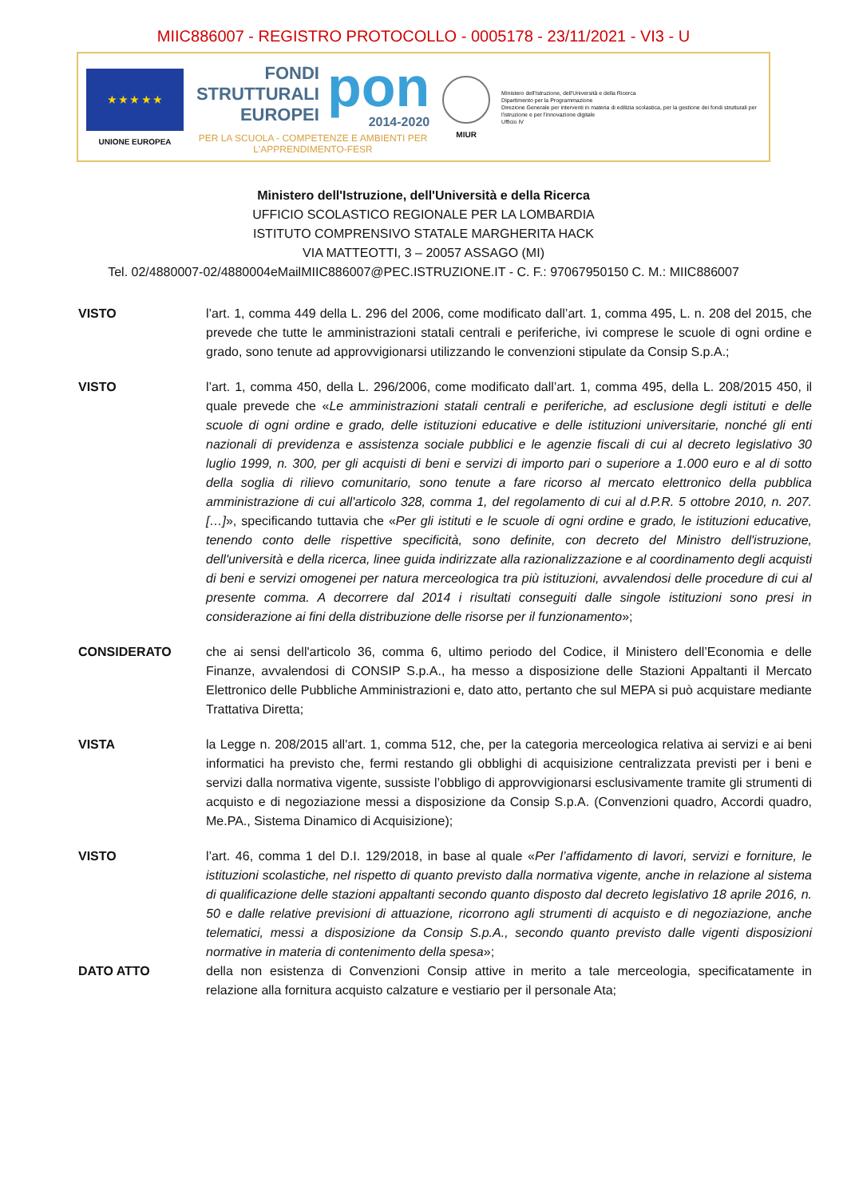MIIC886007 - REGISTRO PROTOCOLLO - 0005178 - 23/11/2021 - VI3 - U
★ ★ ★ ★ ★
UNIONE EUROPEA
FONDI
STRUTTURALI
EUROPEI
pon
2014-2020
PER LA SCUOLA - COMPETENZE E AMBIENTI PER L'APPRENDIMENTO-FESR
MIUR
Ministero dell'Istruzione, dell'Università e della Ricerca
Dipartimento per la Programmazione
Direzione Generale per interventi in materia di edilizia scolastica, per la gestione dei fondi strutturali per l'istruzione e per l'innovazione digitale
Ufficio IV
Ministero dell'Istruzione, dell'Università e della Ricerca
UFFICIO SCOLASTICO REGIONALE PER LA LOMBARDIA
ISTITUTO COMPRENSIVO STATALE MARGHERITA HACK
VIA MATTEOTTI, 3 – 20057 ASSAGO (MI)
Tel. 02/4880007-02/4880004eMailMIIC886007@PEC.ISTRUZIONE.IT - C. F.: 97067950150 C. M.: MIIC886007
VISTO l’art. 1, comma 449 della L. 296 del 2006, come modificato dall’art. 1, comma 495, L. n. 208 del 2015, che prevede che tutte le amministrazioni statali centrali e periferiche, ivi comprese le scuole di ogni ordine e grado, sono tenute ad approvvigionarsi utilizzando le convenzioni stipulate da Consip S.p.A.;
VISTO l’art. 1, comma 450, della L. 296/2006, come modificato dall’art. 1, comma 495, della L. 208/2015 450, il quale prevede che «Le amministrazioni statali centrali e periferiche, ad esclusione degli istituti e delle scuole di ogni ordine e grado, delle istituzioni educative e delle istituzioni universitarie, nonché gli enti nazionali di previdenza e assistenza sociale pubblici e le agenzie fiscali di cui al decreto legislativo 30 luglio 1999, n. 300, per gli acquisti di beni e servizi di importo pari o superiore a 1.000 euro e al di sotto della soglia di rilievo comunitario, sono tenute a fare ricorso al mercato elettronico della pubblica amministrazione di cui all'articolo 328, comma 1, del regolamento di cui al d.P.R. 5 ottobre 2010, n. 207. […]», specificando tuttavia che «Per gli istituti e le scuole di ogni ordine e grado, le istituzioni educative, tenendo conto delle rispettive specificità, sono definite, con decreto del Ministro dell'istruzione, dell'università e della ricerca, linee guida indirizzate alla razionalizzazione e al coordinamento degli acquisti di beni e servizi omogenei per natura merceologica tra più istituzioni, avvalendosi delle procedure di cui al presente comma. A decorrere dal 2014 i risultati conseguiti dalle singole istituzioni sono presi in considerazione ai fini della distribuzione delle risorse per il funzionamento»;
CONSIDERATO che ai sensi dell'articolo 36, comma 6, ultimo periodo del Codice, il Ministero dell’Economia e delle Finanze, avvalendosi di CONSIP S.p.A., ha messo a disposizione delle Stazioni Appaltanti il Mercato Elettronico delle Pubbliche Amministrazioni e, dato atto, pertanto che sul MEPA si può acquistare mediante Trattativa Diretta;
VISTA la Legge n. 208/2015 all'art. 1, comma 512, che, per la categoria merceologica relativa ai servizi e ai beni informatici ha previsto che, fermi restando gli obblighi di acquisizione centralizzata previsti per i beni e servizi dalla normativa vigente, sussiste l’obbligo di approvvigionarsi esclusivamente tramite gli strumenti di acquisto e di negoziazione messi a disposizione da Consip S.p.A. (Convenzioni quadro, Accordi quadro, Me.PA., Sistema Dinamico di Acquisizione);
VISTO l’art. 46, comma 1 del D.I. 129/2018, in base al quale «Per l’affidamento di lavori, servizi e forniture, le istituzioni scolastiche, nel rispetto di quanto previsto dalla normativa vigente, anche in relazione al sistema di qualificazione delle stazioni appaltanti secondo quanto disposto dal decreto legislativo 18 aprile 2016, n. 50 e dalle relative previsioni di attuazione, ricorrono agli strumenti di acquisto e di negoziazione, anche telematici, messi a disposizione da Consip S.p.A., secondo quanto previsto dalle vigenti disposizioni normative in materia di contenimento della spesa»;
DATO ATTO della non esistenza di Convenzioni Consip attive in merito a tale merceologia, specificatamente in relazione alla fornitura acquisto calzature e vestiario per il personale Ata;